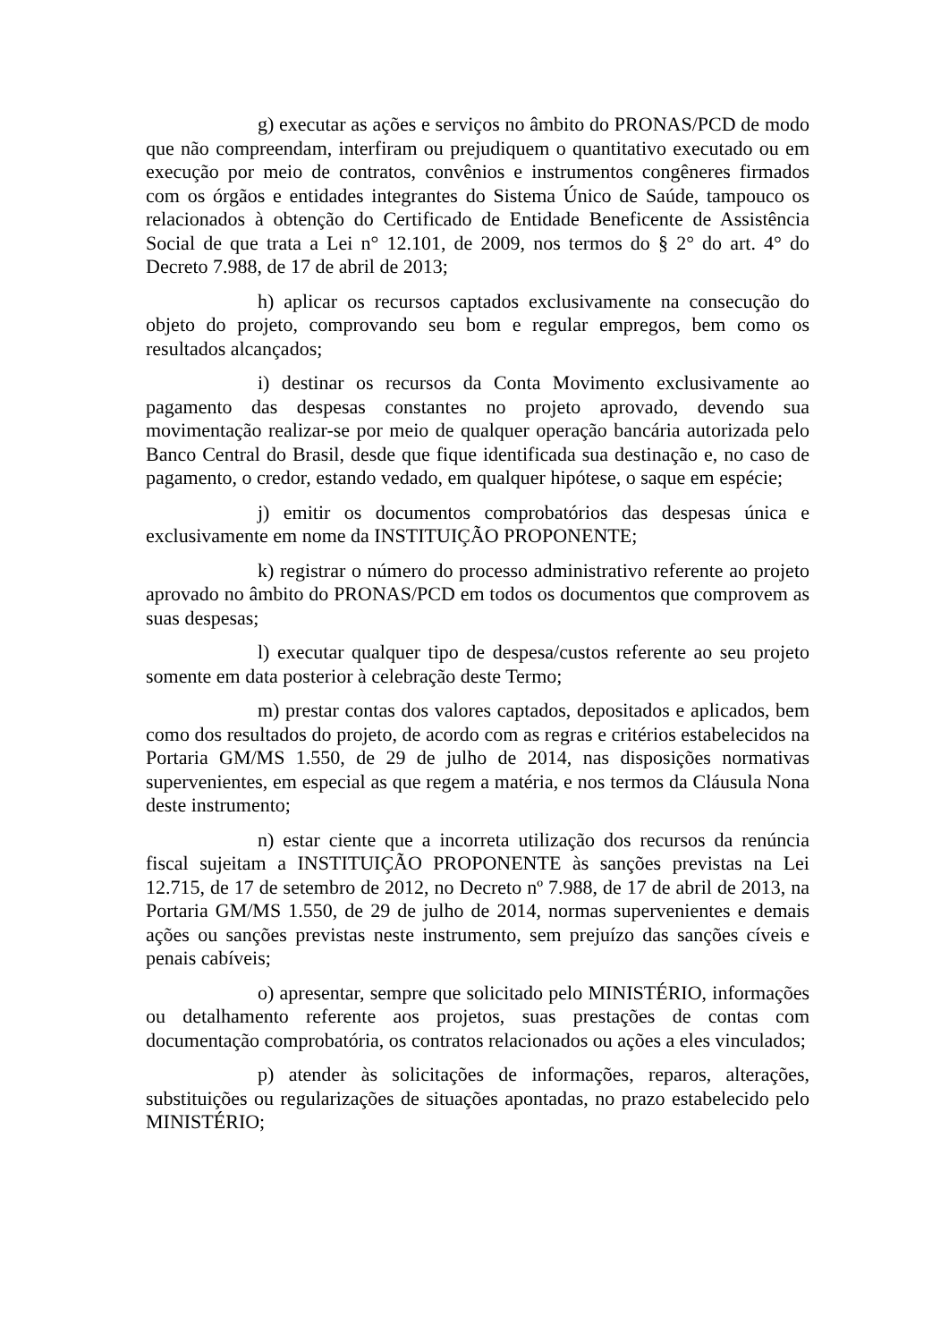g) executar as ações e serviços no âmbito do PRONAS/PCD de modo que não compreendam, interfiram ou prejudiquem o quantitativo executado ou em execução por meio de contratos, convênios e instrumentos congêneres firmados com os órgãos e entidades integrantes do Sistema Único de Saúde, tampouco os relacionados à obtenção do Certificado de Entidade Beneficente de Assistência Social de que trata a Lei n° 12.101, de 2009, nos termos do § 2° do art. 4° do Decreto 7.988, de 17 de abril de 2013;
h) aplicar os recursos captados exclusivamente na consecução do objeto do projeto, comprovando seu bom e regular empregos, bem como os resultados alcançados;
i) destinar os recursos da Conta Movimento exclusivamente ao pagamento das despesas constantes no projeto aprovado, devendo sua movimentação realizar-se por meio de qualquer operação bancária autorizada pelo Banco Central do Brasil, desde que fique identificada sua destinação e, no caso de pagamento, o credor, estando vedado, em qualquer hipótese, o saque em espécie;
j) emitir os documentos comprobatórios das despesas única e exclusivamente em nome da INSTITUIÇÃO PROPONENTE;
k) registrar o número do processo administrativo referente ao projeto aprovado no âmbito do PRONAS/PCD em todos os documentos que comprovem as suas despesas;
l) executar qualquer tipo de despesa/custos referente ao seu projeto somente em data posterior à celebração deste Termo;
m) prestar contas dos valores captados, depositados e aplicados, bem como dos resultados do projeto, de acordo com as regras e critérios estabelecidos na Portaria GM/MS 1.550, de 29 de julho de 2014, nas disposições normativas supervenientes, em especial as que regem a matéria, e nos termos da Cláusula Nona deste instrumento;
n) estar ciente que a incorreta utilização dos recursos da renúncia fiscal sujeitam a INSTITUIÇÃO PROPONENTE às sanções previstas na Lei 12.715, de 17 de setembro de 2012, no Decreto nº 7.988, de 17 de abril de 2013, na Portaria GM/MS 1.550, de 29 de julho de 2014, normas supervenientes e demais ações ou sanções previstas neste instrumento, sem prejuízo das sanções cíveis e penais cabíveis;
o) apresentar, sempre que solicitado pelo MINISTÉRIO, informações ou detalhamento referente aos projetos, suas prestações de contas com documentação comprobatória, os contratos relacionados ou ações a eles vinculados;
p) atender às solicitações de informações, reparos, alterações, substituições ou regularizações de situações apontadas, no prazo estabelecido pelo MINISTÉRIO;